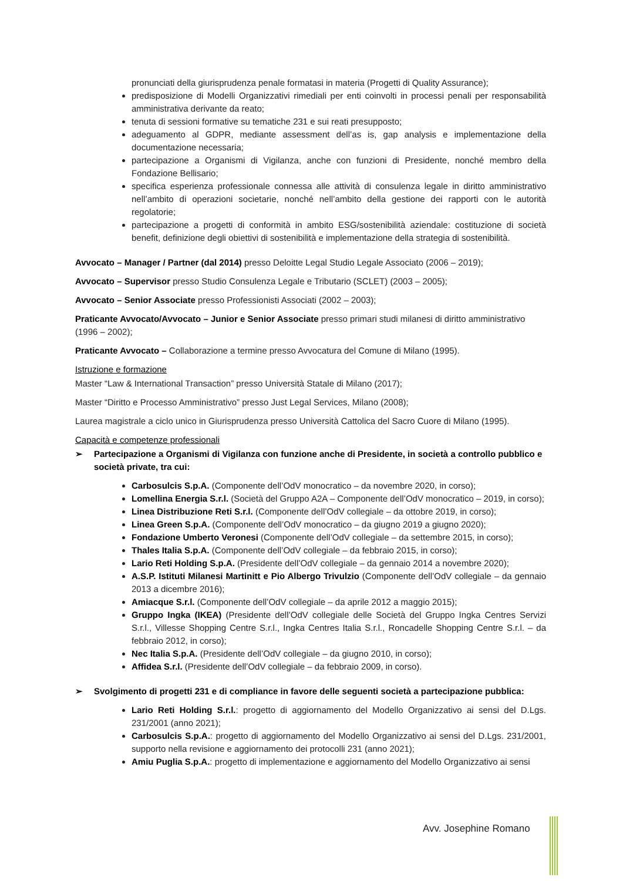pronunciati della giurisprudenza penale formatasi in materia (Progetti di Quality Assurance);
predisposizione di Modelli Organizzativi rimediali per enti coinvolti in processi penali per responsabilità amministrativa derivante da reato;
tenuta di sessioni formative su tematiche 231 e sui reati presupposto;
adeguamento al GDPR, mediante assessment dell’as is, gap analysis e implementazione della documentazione necessaria;
partecipazione a Organismi di Vigilanza, anche con funzioni di Presidente, nonché membro della Fondazione Bellisario;
specifica esperienza professionale connessa alle attività di consulenza legale in diritto amministrativo nell’ambito di operazioni societarie, nonché nell’ambito della gestione dei rapporti con le autorità regolatorie;
partecipazione a progetti di conformità in ambito ESG/sostenibilità aziendale: costituzione di società benefit, definizione degli obiettivi di sostenibilità e implementazione della strategia di sostenibilità.
Avvocato – Manager / Partner (dal 2014) presso Deloitte Legal Studio Legale Associato (2006 – 2019);
Avvocato – Supervisor presso Studio Consulenza Legale e Tributario (SCLET) (2003 – 2005);
Avvocato – Senior Associate presso Professionisti Associati (2002 – 2003);
Praticante Avvocato/Avvocato – Junior e Senior Associate presso primari studi milanesi di diritto amministrativo (1996 – 2002);
Praticante Avvocato – Collaborazione a termine presso Avvocatura del Comune di Milano (1995).
Istruzione e formazione
Master “Law & International Transaction” presso Università Statale di Milano (2017);
Master “Diritto e Processo Amministrativo” presso Just Legal Services, Milano (2008);
Laurea magistrale a ciclo unico in Giurisprudenza presso Università Cattolica del Sacro Cuore di Milano (1995).
Capacità e competenze professionali
➢ Partecipazione a Organismi di Vigilanza con funzione anche di Presidente, in società a controllo pubblico e società private, tra cui:
Carbosulcis S.p.A. (Componente dell’OdV monocratico – da novembre 2020, in corso);
Lomellina Energia S.r.l. (Società del Gruppo A2A – Componente dell’OdV monocratico – 2019, in corso);
Linea Distribuzione Reti S.r.l. (Componente dell’OdV collegiale – da ottobre 2019, in corso);
Linea Green S.p.A. (Componente dell’OdV monocratico – da giugno 2019 a giugno 2020);
Fondazione Umberto Veronesi (Componente dell’OdV collegiale – da settembre 2015, in corso);
Thales Italia S.p.A. (Componente dell’OdV collegiale – da febbraio 2015, in corso);
Lario Reti Holding S.p.A. (Presidente dell’OdV collegiale – da gennaio 2014 a novembre 2020);
A.S.P. Istituti Milanesi Martinitt e Pio Albergo Trivulzio (Componente dell’OdV collegiale – da gennaio 2013 a dicembre 2016);
Amiacque S.r.l. (Componente dell’OdV collegiale – da aprile 2012 a maggio 2015);
Gruppo Ingka (IKEA) (Presidente dell’OdV collegiale delle Società del Gruppo Ingka Centres Servizi S.r.l., Villesse Shopping Centre S.r.l., Ingka Centres Italia S.r.l., Roncadelle Shopping Centre S.r.l. – da febbraio 2012, in corso);
Nec Italia S.p.A. (Presidente dell’OdV collegiale – da giugno 2010, in corso);
Affidea S.r.l. (Presidente dell’OdV collegiale – da febbraio 2009, in corso).
➢ Svolgimento di progetti 231 e di compliance in favore delle seguenti società a partecipazione pubblica:
Lario Reti Holding S.r.l.: progetto di aggiornamento del Modello Organizzativo ai sensi del D.Lgs. 231/2001 (anno 2021);
Carbosulcis S.p.A.: progetto di aggiornamento del Modello Organizzativo ai sensi del D.Lgs. 231/2001, supporto nella revisione e aggiornamento dei protocolli 231 (anno 2021);
Amiu Puglia S.p.A.: progetto di implementazione e aggiornamento del Modello Organizzativo ai sensi
Avv. Josephine Romano